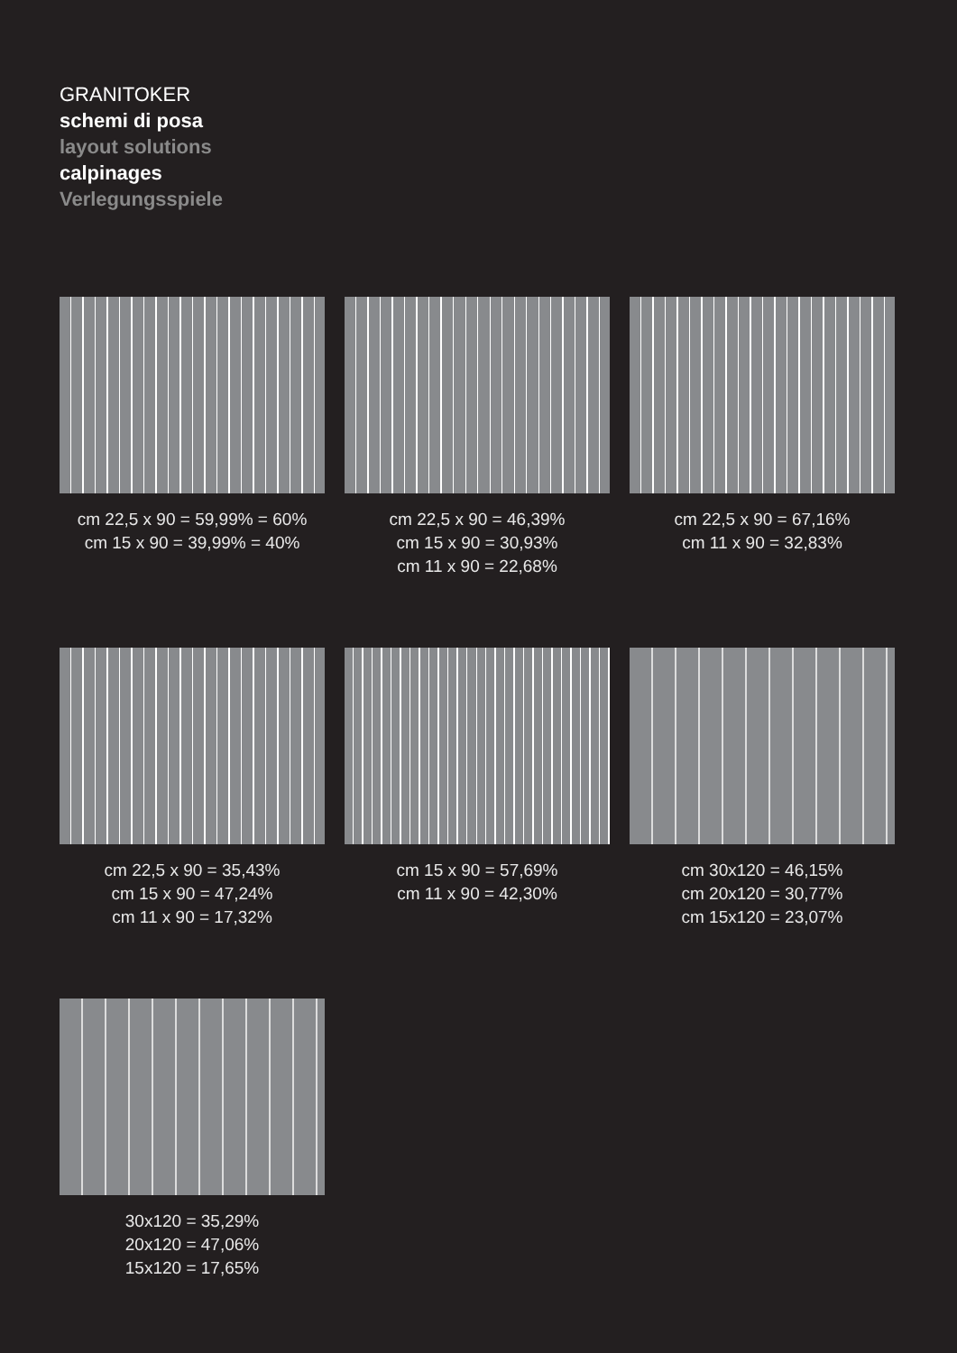GRANITOKER
schemi di posa
layout solutions
calpinages
Verlegungsspiele
cm 22,5 x 90 = 59,99% = 60%
cm 15 x 90 = 39,99% = 40%
cm 22,5 x 90 = 46,39%
cm 15 x 90 = 30,93%
cm 11 x 90 = 22,68%
cm 22,5 x 90 = 67,16%
cm 11 x 90 = 32,83%
cm 22,5 x 90 = 35,43%
cm 15 x 90 = 47,24%
cm 11 x 90 = 17,32%
cm 15 x 90 = 57,69%
cm 11 x 90 = 42,30%
cm 30x120 = 46,15%
cm 20x120 = 30,77%
cm 15x120 = 23,07%
30x120 = 35,29%
20x120 = 47,06%
15x120 = 17,65%